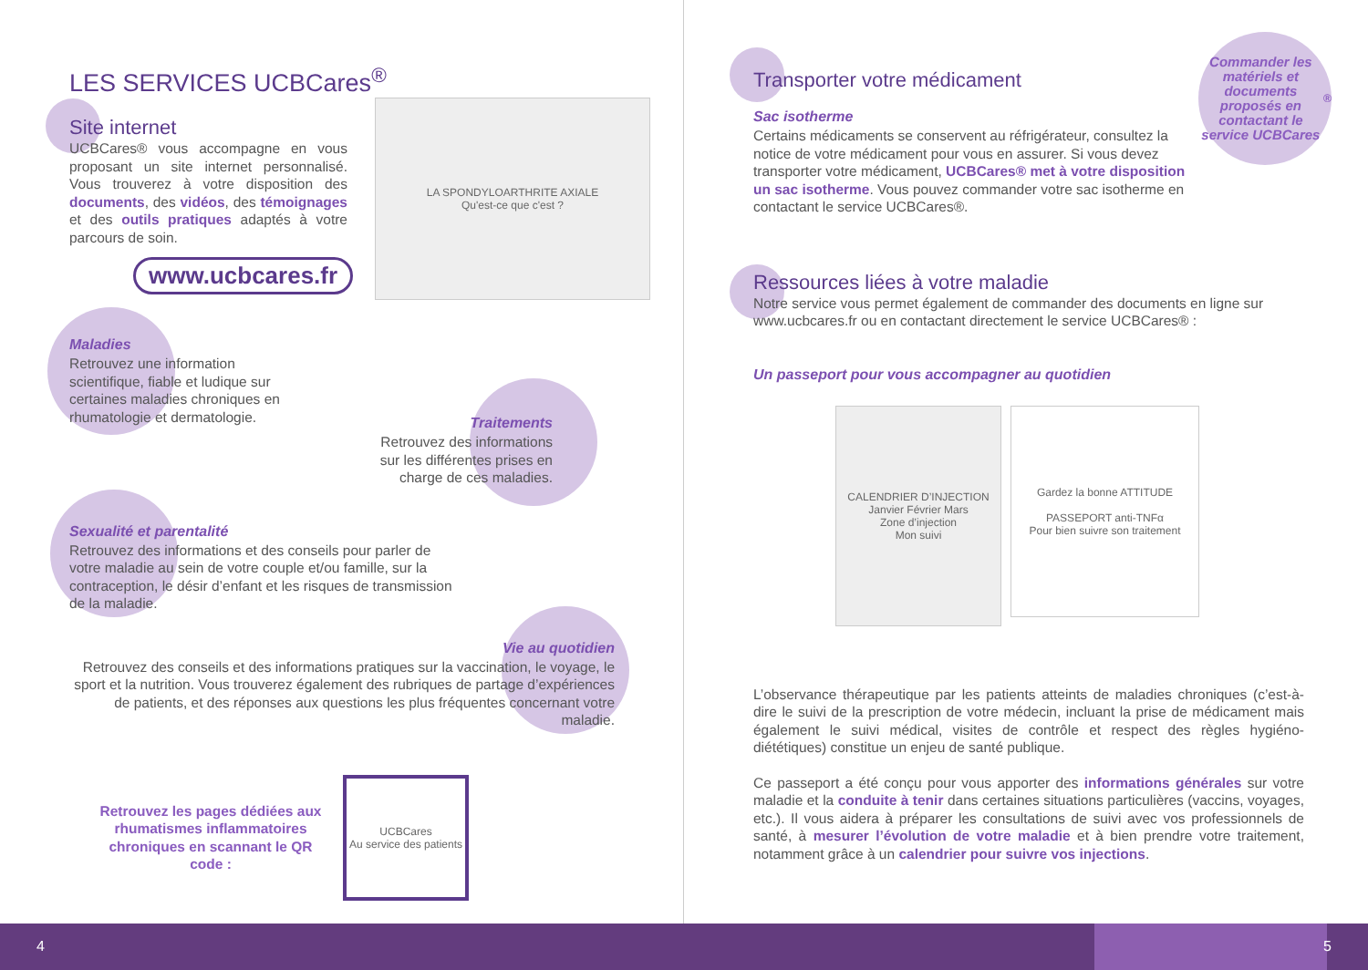LES SERVICES UCBCares<sup>®</sup>
Site internet
UCBCares® vous accompagne en vous proposant un site internet personnalisé. Vous trouverez à votre disposition des documents, des vidéos, des témoignages et des outils pratiques adaptés à votre parcours de soin.
www.ucbcares.fr
LA SPONDYLOARTHRITE AXIALE
Qu'est-ce que c'est ?
Maladies
Retrouvez une information scientifique, fiable et ludique sur certaines maladies chroniques en rhumatologie et dermatologie.
Traitements
Retrouvez des informations sur les différentes prises en charge de ces maladies.
Sexualité et parentalité
Retrouvez des informations et des conseils pour parler de votre maladie au sein de votre couple et/ou famille, sur la contraception, le désir d’enfant et les risques de transmission de la maladie.
Vie au quotidien
Retrouvez des conseils et des informations pratiques sur la vaccination, le voyage, le sport et la nutrition. Vous trouverez également des rubriques de partage d’expériences de patients, et des réponses aux questions les plus fréquentes concernant votre maladie.
Retrouvez les pages dédiées aux rhumatismes inflammatoires chroniques en scannant le QR code :
UCBCares
Au service des patients
Commander les matériels et documents proposés en contactant le service UCBCares<sup>®</sup>
Transporter votre médicament
Sac isotherme
Certains médicaments se conservent au réfrigérateur, consultez la notice de votre médicament pour vous en assurer. Si vous devez transporter votre médicament, UCBCares® met à votre disposition un sac isotherme. Vous pouvez commander votre sac isotherme en contactant le service UCBCares®.
Ressources liées à votre maladie
Notre service vous permet également de commander des documents en ligne sur www.ucbcares.fr ou en contactant directement le service UCBCares® :
Un passeport pour vous accompagner au quotidien
CALENDRIER D’INJECTION
Janvier Février Mars
Zone d’injection
Mon suivi
Gardez la bonne ATTITUDE
PASSEPORT anti-TNFα
Pour bien suivre son traitement
L’observance thérapeutique par les patients atteints de maladies chroniques (c’est-à-dire le suivi de la prescription de votre médecin, incluant la prise de médicament mais également le suivi médical, visites de contrôle et respect des règles hygiéno-diététiques) constitue un enjeu de santé publique.
Ce passeport a été conçu pour vous apporter des informations générales sur votre maladie et la conduite à tenir dans certaines situations particulières (vaccins, voyages, etc.). Il vous aidera à préparer les consultations de suivi avec vos professionnels de santé, à mesurer l’évolution de votre maladie et à bien prendre votre traitement, notamment grâce à un calendrier pour suivre vos injections.
4 5